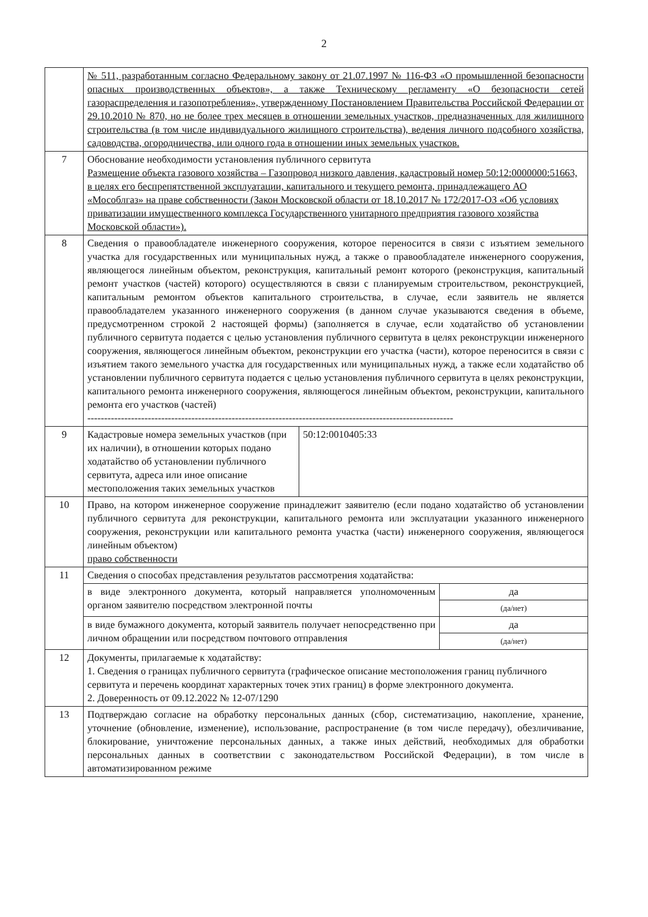2
| | № 511, разработанным согласно Федеральному закону от 21.07.1997 № 116-ФЗ «О промышленной безопасности опасных производственных объектов», а также Техническому регламенту «О безопасности сетей газораспределения и газопотребления», утвержденному Постановлением Правительства Российской Федерации от 29.10.2010 № 870, но не более трех месяцев в отношении земельных участков, предназначенных для жилищного строительства (в том числе индивидуального жилищного строительства), ведения личного подсобного хозяйства, садоводства, огородничества, или одного года в отношении иных земельных участков. |
| 7 | Обоснование необходимости установления публичного сервитута Размещение объекта газового хозяйства – Газопровод низкого давления, кадастровый номер 50:12:0000000:51663, в целях его беспрепятственной эксплуатации, капитального и текущего ремонта, принадлежащего АО «Мособлгаз» на праве собственности (Закон Московской области от 18.10.2017 № 172/2017-ОЗ «Об условиях приватизации имущественного комплекса Государственного унитарного предприятия газового хозяйства Московской области»). |
| 8 | Сведения о правообладателе инженерного сооружения, которое переносится в связи с изъятием земельного участка для государственных или муниципальных нужд, а также о правообладателе инженерного сооружения, являющегося линейным объектом, реконструкция, капитальный ремонт которого (реконструкция, капитальный ремонт участков (частей) которого) осуществляются в связи с планируемым строительством, реконструкцией, капитальным ремонтом объектов капитального строительства, в случае, если заявитель не является правообладателем указанного инженерного сооружения (в данном случае указываются сведения в объеме, предусмотренном строкой 2 настоящей формы) (заполняется в случае, если ходатайство об установлении публичного сервитута подается с целью установления публичного сервитута в целях реконструкции инженерного сооружения, являющегося линейным объектом, реконструкции его участка (части), которое переносится в связи с изъятием такого земельного участка для государственных или муниципальных нужд, а также если ходатайство об установлении публичного сервитута подается с целью установления публичного сервитута в целях реконструкции, капитального ремонта инженерного сооружения, являющегося линейным объектом, реконструкции, капитального ремонта его участков (частей) ------------------------------------------------------------------------------------------------------------- |
| 9 | / Кадастровые номера земельных участков (при их наличии), в отношении которых подано ходатайство об установлении публичного сервитута, адреса или иное описание местоположения таких земельных участков / 50:12:0010405:33 / |
| 10 | Право, на котором инженерное сооружение принадлежит заявителю (если подано ходатайство об установлении публичного сервитута для реконструкции, капитального ремонта или эксплуатации указанного инженерного сооружения, реконструкции или капитального ремонта участка (части) инженерного сооружения, являющегося линейным объектом) право собственности |
| 11 | Сведения о способах представления результатов рассмотрения ходатайства: / в виде электронного документа, который направляется уполномоченным органом заявителю посредством электронной почты / да / / / (да/нет) / / в виде бумажного документа, который заявитель получает непосредственно при личном обращении или посредством почтового отправления / да / / / (да/нет) / |
| 12 | Документы, прилагаемые к ходатайству: 1. Сведения о границах публичного сервитута (графическое описание местоположения границ публичного сервитута и перечень координат характерных точек этих границ) в форме электронного документа. 2. Доверенность от 09.12.2022 № 12-07/1290 |
| 13 | Подтверждаю согласие на обработку персональных данных (сбор, систематизацию, накопление, хранение, уточнение (обновление, изменение), использование, распространение (в том числе передачу), обезличивание, блокирование, уничтожение персональных данных, а также иных действий, необходимых для обработки персональных данных в соответствии с законодательством Российской Федерации), в том числе в автоматизированном режиме |